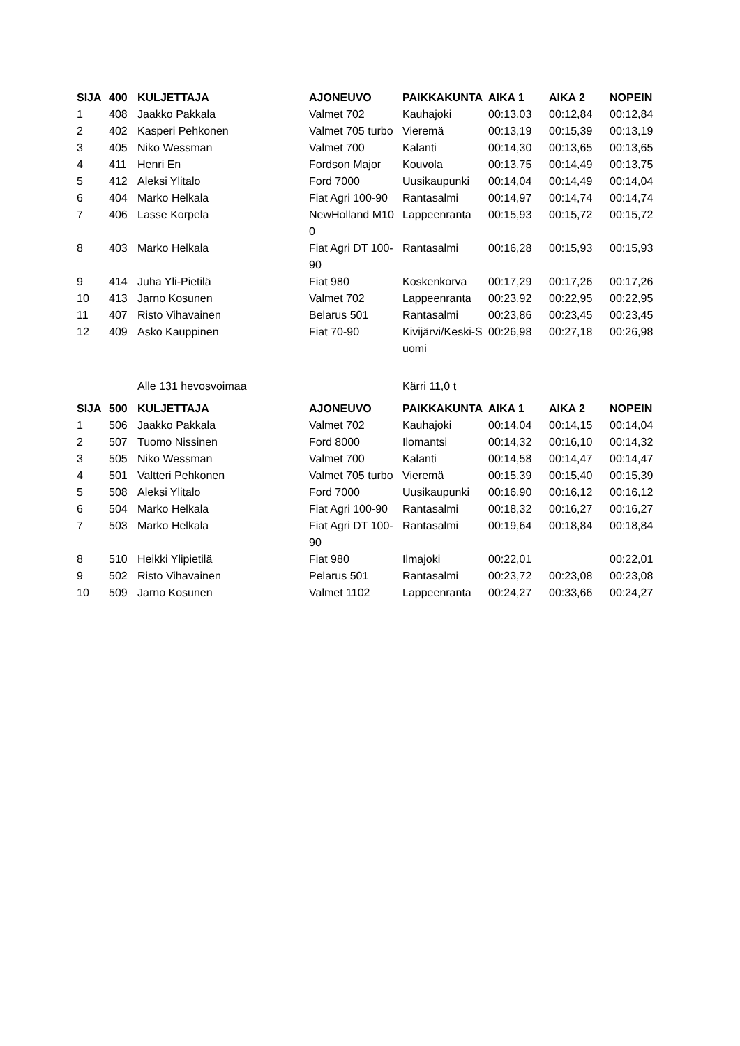| SIJA | 400 | KULJETTAJA | AJONEUVO | PAIKKAKUNTA | AIKA 1 | AIKA 2 | NOPEIN |
| --- | --- | --- | --- | --- | --- | --- | --- |
| 1 | 408 | Jaakko Pakkala | Valmet 702 | Kauhajoki | 00:13,03 | 00:12,84 | 00:12,84 |
| 2 | 402 | Kasperi Pehkonen | Valmet 705 turbo | Vieremä | 00:13,19 | 00:15,39 | 00:13,19 |
| 3 | 405 | Niko Wessman | Valmet 700 | Kalanti | 00:14,30 | 00:13,65 | 00:13,65 |
| 4 | 411 | Henri En | Fordson Major | Kouvola | 00:13,75 | 00:14,49 | 00:13,75 |
| 5 | 412 | Aleksi Ylitalo | Ford 7000 | Uusikaupunki | 00:14,04 | 00:14,49 | 00:14,04 |
| 6 | 404 | Marko Helkala | Fiat Agri 100-90 | Rantasalmi | 00:14,97 | 00:14,74 | 00:14,74 |
| 7 | 406 | Lasse Korpela | NewHolland M100 | Lappeenranta | 00:15,93 | 00:15,72 | 00:15,72 |
| 8 | 403 | Marko Helkala | Fiat Agri DT 100-90 | Rantasalmi | 00:16,28 | 00:15,93 | 00:15,93 |
| 9 | 414 | Juha Yli-Pietilä | Fiat 980 | Koskenkorva | 00:17,29 | 00:17,26 | 00:17,26 |
| 10 | 413 | Jarno Kosunen | Valmet 702 | Lappeenranta | 00:23,92 | 00:22,95 | 00:22,95 |
| 11 | 407 | Risto Vihavainen | Belarus 501 | Rantasalmi | 00:23,86 | 00:23,45 | 00:23,45 |
| 12 | 409 | Asko Kauppinen | Fiat 70-90 | Kivijärvi/Keski-Suomi | 00:26,98 | 00:27,18 | 00:26,98 |
| | | Alle 131 hevosvoimaa | | Kärri 11,0 t | | | |
| SIJA | 500 | KULJETTAJA | AJONEUVO | PAIKKAKUNTA | AIKA 1 | AIKA 2 | NOPEIN |
| 1 | 506 | Jaakko Pakkala | Valmet 702 | Kauhajoki | 00:14,04 | 00:14,15 | 00:14,04 |
| 2 | 507 | Tuomo Nissinen | Ford 8000 | Ilomantsi | 00:14,32 | 00:16,10 | 00:14,32 |
| 3 | 505 | Niko Wessman | Valmet 700 | Kalanti | 00:14,58 | 00:14,47 | 00:14,47 |
| 4 | 501 | Valtteri Pehkonen | Valmet 705 turbo | Vieremä | 00:15,39 | 00:15,40 | 00:15,39 |
| 5 | 508 | Aleksi Ylitalo | Ford 7000 | Uusikaupunki | 00:16,90 | 00:16,12 | 00:16,12 |
| 6 | 504 | Marko Helkala | Fiat Agri 100-90 | Rantasalmi | 00:18,32 | 00:16,27 | 00:16,27 |
| 7 | 503 | Marko Helkala | Fiat Agri DT 100-90 | Rantasalmi | 00:19,64 | 00:18,84 | 00:18,84 |
| 8 | 510 | Heikki Ylipietilä | Fiat 980 | Ilmajoki | 00:22,01 | | 00:22,01 |
| 9 | 502 | Risto Vihavainen | Pelarus 501 | Rantasalmi | 00:23,72 | 00:23,08 | 00:23,08 |
| 10 | 509 | Jarno Kosunen | Valmet 1102 | Lappeenranta | 00:24,27 | 00:33,66 | 00:24,27 |